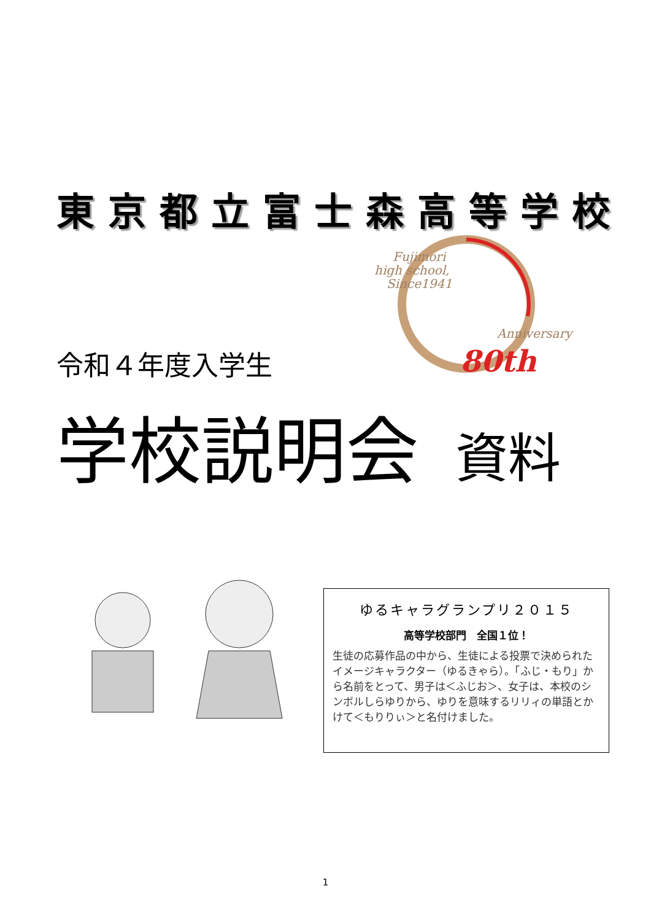東京都立富士森高等学校
Fujimori
high school,
Since1941
Anniversary
80th
令和４年度入学生
学校説明会 資料
ゆるキャラグランプリ２０１５
高等学校部門　全国１位！
生徒の応募作品の中から、生徒による投票で決められたイメージキャラクター（ゆるきゃら）。「ふじ・もり」から名前をとって、男子は＜ふじお＞、女子は、本校のシンボルしらゆりから、ゆりを意味するリリィの単語とかけて＜もりりぃ＞と名付けました。
1